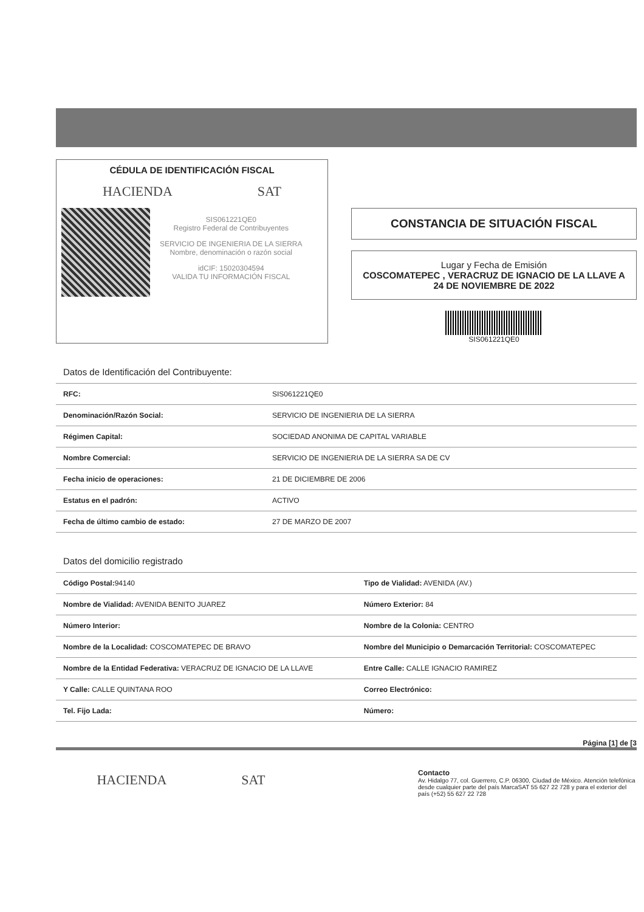CÉDULA DE IDENTIFICACIÓN FISCAL
HACIENDA SAT
SIS061221QE0
Registro Federal de Contribuyentes
SERVICIO DE INGENIERIA DE LA SIERRA
Nombre, denominación o razón social
idCIF: 15020304594
VALIDA TU INFORMACIÓN FISCAL
CONSTANCIA DE SITUACIÓN FISCAL
Lugar y Fecha de Emisión
COSCOMATEPEC , VERACRUZ DE IGNACIO DE LA LLAVE A 24 DE NOVIEMBRE DE 2022
SIS061221QE0
| Datos de Identificación del Contribuyente: | |
| --- | --- |
| RFC: | SIS061221QE0 |
| Denominación/Razón Social: | SERVICIO DE INGENIERIA DE LA SIERRA |
| Régimen Capital: | SOCIEDAD ANONIMA DE CAPITAL VARIABLE |
| Nombre Comercial: | SERVICIO DE INGENIERIA DE LA SIERRA SA DE CV |
| Fecha inicio de operaciones: | 21 DE DICIEMBRE DE 2006 |
| Estatus en el padrón: | ACTIVO |
| Fecha de último cambio de estado: | 27 DE MARZO DE 2007 |
| Datos del domicilio registrado | |
| --- | --- |
| Código Postal: 94140 | Tipo de Vialidad: AVENIDA (AV.) |
| Nombre de Vialidad: AVENIDA BENITO JUAREZ | Número Exterior: 84 |
| Número Interior: | Nombre de la Colonia: CENTRO |
| Nombre de la Localidad: COSCOMATEPEC DE BRAVO | Nombre del Municipio o Demarcación Territorial: COSCOMATEPEC |
| Nombre de la Entidad Federativa: VERACRUZ DE IGNACIO DE LA LLAVE | Entre Calle: CALLE IGNACIO RAMIREZ |
| Y Calle: CALLE QUINTANA ROO | Correo Electrónico: |
| Tel. Fijo Lada: | Número: |
Página [1] de [3
HACIENDA SAT
Contacto
Av. Hidalgo 77, col. Guerrero, C.P. 06300, Ciudad de México. Atención telefónica desde cualquier parte del país MarcaSAT 55 627 22 728 y para el exterior del país (+52) 55 627 22 728